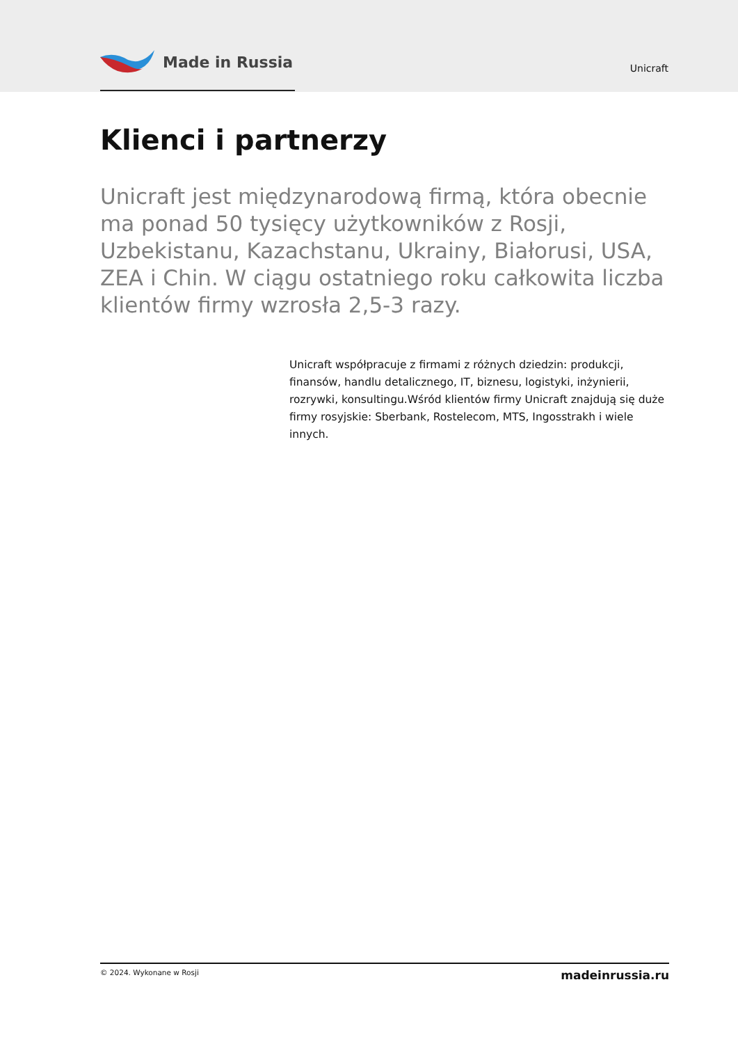Made in Russia
Unicraft
Klienci i partnerzy
Unicraft jest międzynarodową firmą, która obecnie ma ponad 50 tysięcy użytkowników z Rosji, Uzbekistanu, Kazachstanu, Ukrainy, Białorusi, USA, ZEA i Chin. W ciągu ostatniego roku całkowita liczba klientów firmy wzrosła 2,5-3 razy.
Unicraft współpracuje z firmami z różnych dziedzin: produkcji, finansów, handlu detalicznego, IT, biznesu, logistyki, inżynierii, rozrywki, konsultingu.Wśród klientów firmy Unicraft znajdują się duże firmy rosyjskie: Sberbank, Rostelecom, MTS, Ingosstrakh i wiele innych.
© 2024. Wykonane w Rosji madeinrussia.ru